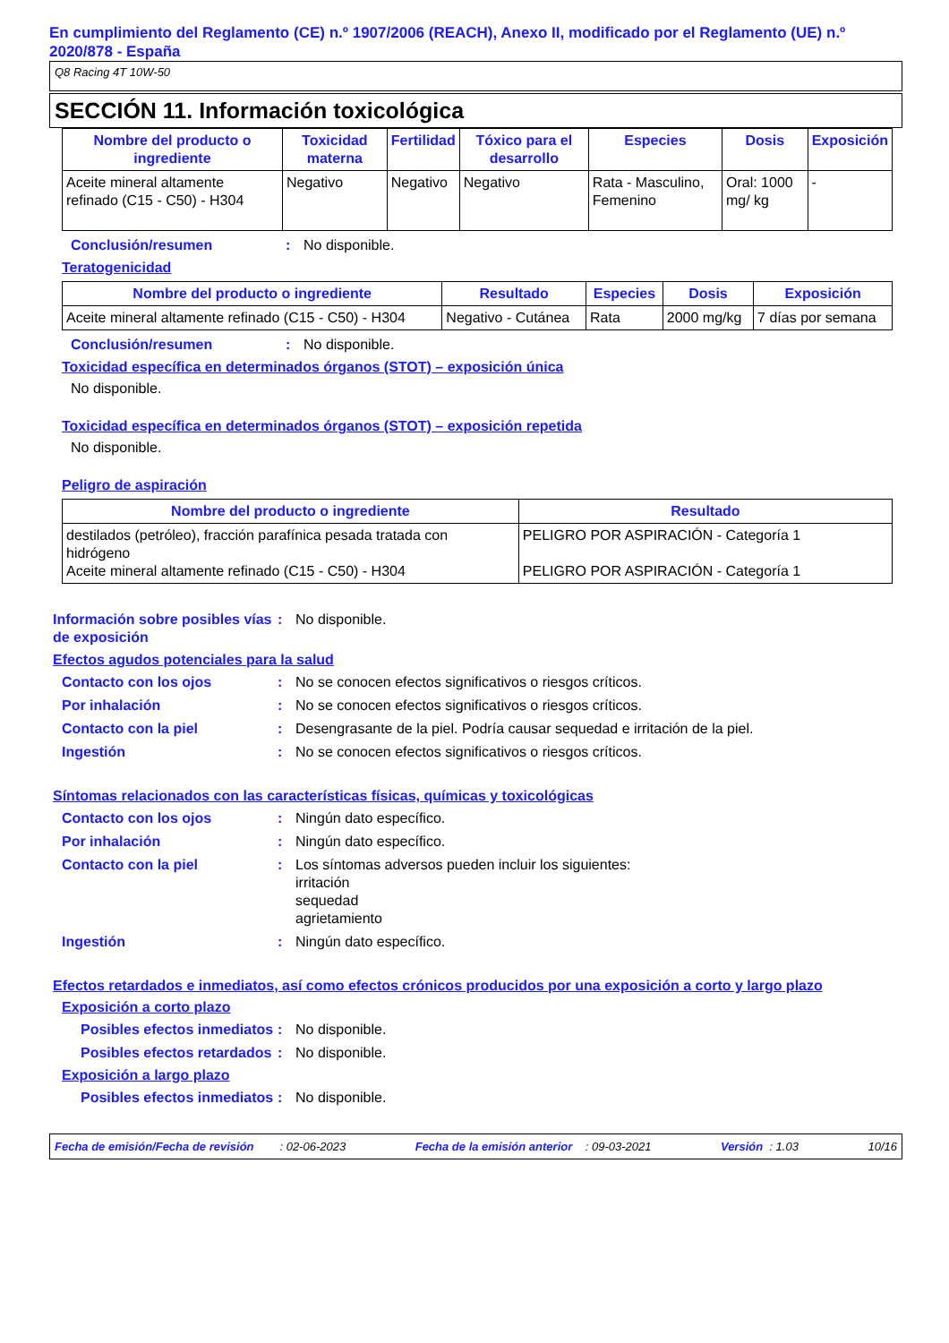En cumplimiento del Reglamento (CE) n.º 1907/2006 (REACH), Anexo II, modificado por el Reglamento (UE) n.º 2020/878 - España
Q8 Racing 4T 10W-50
SECCIÓN 11. Información toxicológica
| Nombre del producto o ingrediente | Toxicidad materna | Fertilidad | Tóxico para el desarrollo | Especies | Dosis | Exposición |
| --- | --- | --- | --- | --- | --- | --- |
| Aceite mineral altamente refinado (C15 - C50) - H304 | Negativo | Negativo | Negativo | Rata - Masculino, Femenino | Oral: 1000 mg/ kg | - |
Conclusión/resumen : No disponible.
Teratogenicidad
| Nombre del producto o ingrediente | Resultado | Especies | Dosis | Exposición |
| --- | --- | --- | --- | --- |
| Aceite mineral altamente refinado (C15 - C50) - H304 | Negativo - Cutánea | Rata | 2000 mg/kg | 7 días por semana |
Conclusión/resumen : No disponible.
Toxicidad específica en determinados órganos (STOT) – exposición única
No disponible.
Toxicidad específica en determinados órganos (STOT) – exposición repetida
No disponible.
Peligro de aspiración
| Nombre del producto o ingrediente | Resultado |
| --- | --- |
| destilados (petróleo), fracción parafínica pesada tratada con hidrógeno Aceite mineral altamente refinado (C15 - C50) - H304 | PELIGRO POR ASPIRACIÓN - Categoría 1 PELIGRO POR ASPIRACIÓN - Categoría 1 |
Información sobre posibles vías de exposición
: No disponible.
Efectos agudos potenciales para la salud
Contacto con los ojos : No se conocen efectos significativos o riesgos críticos.
Por inhalación : No se conocen efectos significativos o riesgos críticos.
Contacto con la piel : Desengrasante de la piel. Podría causar sequedad e irritación de la piel.
Ingestión : No se conocen efectos significativos o riesgos críticos.
Síntomas relacionados con las características físicas, químicas y toxicológicas
Contacto con los ojos : Ningún dato específico.
Por inhalación : Ningún dato específico.
Contacto con la piel : Los síntomas adversos pueden incluir los siguientes:
irritación
sequedad
agrietamiento
Ingestión : Ningún dato específico.
Efectos retardados e inmediatos, así como efectos crónicos producidos por una exposición a corto y largo plazo
Exposición a corto plazo
Posibles efectos inmediatos
: No disponible.
Posibles efectos retardados
: No disponible.
Exposición a largo plazo
Posibles efectos inmediatos
: No disponible.
Fecha de emisión/Fecha de revisión : 02-06-2023 Fecha de la emisión anterior : 09-03-2021 Versión : 1.03 10/16